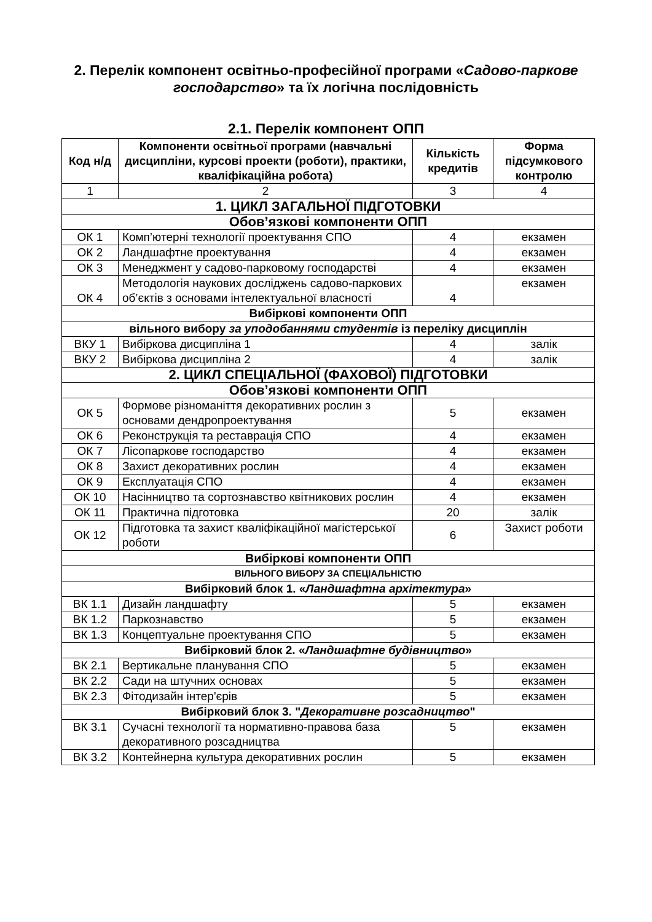2. Перелік компонент освітньо-професійної програми «Садово-паркове господарство» та їх логічна послідовність
2.1. Перелік компонент ОПП
| Код н/д | Компоненти освітньої програми (навчальні дисципліни, курсові проекти (роботи), практики, кваліфікаційна робота) | Кількість кредитів | Форма підсумкового контролю |
| --- | --- | --- | --- |
| 1 | 2 | 3 | 4 |
| 1. ЦИКЛ ЗАГАЛЬНОЇ ПІДГОТОВКИ | | | |
| Обов’язкові компоненти ОПП | | | |
| ОК 1 | Комп’ютерні технології проектування СПО | 4 | екзамен |
| ОК 2 | Ландшафтне проектування | 4 | екзамен |
| ОК 3 | Менеджмент у садово-парковому господарстві | 4 | екзамен |
| ОК 4 | Методологія наукових досліджень садово-паркових об’єктів з основами інтелектуальної власності | 4 | екзамен |
| Вибіркові компоненти ОПП | | | |
| вільного вибору за уподобаннями студентів із переліку дисциплін | | | |
| ВКУ 1 | Вибіркова дисципліна 1 | 4 | залік |
| ВКУ 2 | Вибіркова дисципліна 2 | 4 | залік |
| 2. ЦИКЛ СПЕЦІАЛЬНОЇ (ФАХОВОЇ) ПІДГОТОВКИ | | | |
| Обов’язкові компоненти ОПП | | | |
| ОК 5 | Формове різноманіття декоративних рослин з основами дендропроектування | 5 | екзамен |
| ОК 6 | Реконструкція та реставрація СПО | 4 | екзамен |
| ОК 7 | Лісопаркове господарство | 4 | екзамен |
| ОК 8 | Захист декоративних рослин | 4 | екзамен |
| ОК 9 | Експлуатація СПО | 4 | екзамен |
| ОК 10 | Насінництво та сортознавство квітникових рослин | 4 | екзамен |
| ОК 11 | Практична підготовка | 20 | залік |
| ОК 12 | Підготовка та захист кваліфікаційної магістерської роботи | 6 | Захист роботи |
| Вибіркові компоненти ОПП | | | |
| ВІЛЬНОГО ВИБОРУ ЗА СПЕЦІАЛЬНІСТЮ | | | |
| Вибірковий блок 1. « Ландшафтна архітектура » | | | |
| ВК 1.1 | Дизайн ландшафту | 5 | екзамен |
| ВК 1.2 | Паркознавство | 5 | екзамен |
| ВК 1.3 | Концептуальне проектування СПО | 5 | екзамен |
| Вибірковий блок 2. « Ландшафтне будівництво » | | | |
| ВК 2.1 | Вертикальне планування СПО | 5 | екзамен |
| ВК 2.2 | Сади на штучних основах | 5 | екзамен |
| ВК 2.3 | Фітодизайн інтер'єрів | 5 | екзамен |
| Вибірковий блок 3. " Декоративне розсадництво " | | | |
| ВК 3.1 | Сучасні технології та нормативно-правова база декоративного розсадництва | 5 | екзамен |
| ВК 3.2 | Контейнерна культура декоративних рослин | 5 | екзамен |